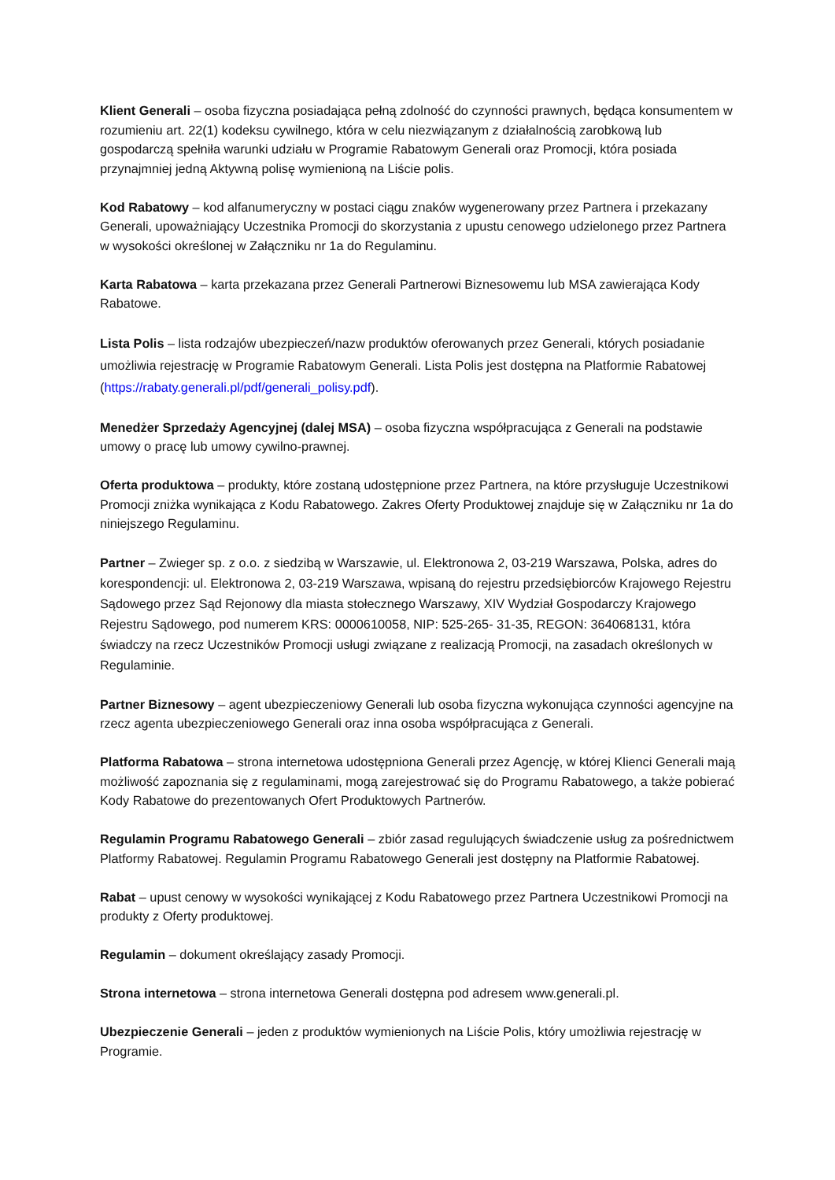Klient Generali – osoba fizyczna posiadająca pełną zdolność do czynności prawnych, będąca konsumentem w rozumieniu art. 22(1) kodeksu cywilnego, która w celu niezwiązanym z działalnością zarobkową lub gospodarczą spełniła warunki udziału w Programie Rabatowym Generali oraz Promocji, która posiada przynajmniej jedną Aktywną polisę wymienioną na Liście polis.
Kod Rabatowy – kod alfanumeryczny w postaci ciągu znaków wygenerowany przez Partnera i przekazany Generali, upoważniający Uczestnika Promocji do skorzystania z upustu cenowego udzielonego przez Partnera w wysokości określonej w Załączniku nr 1a do Regulaminu.
Karta Rabatowa – karta przekazana przez Generali Partnerowi Biznesowemu lub MSA zawierająca Kody Rabatowe.
Lista Polis – lista rodzajów ubezpieczeń/nazw produktów oferowanych przez Generali, których posiadanie umożliwia rejestrację w Programie Rabatowym Generali. Lista Polis jest dostępna na Platformie Rabatowej (https://rabaty.generali.pl/pdf/generali_polisy.pdf).
Menedżer Sprzedaży Agencyjnej (dalej MSA) – osoba fizyczna współpracująca z Generali na podstawie umowy o pracę lub umowy cywilno-prawnej.
Oferta produktowa – produkty, które zostaną udostępnione przez Partnera, na które przysługuje Uczestnikowi Promocji zniżka wynikająca z Kodu Rabatowego. Zakres Oferty Produktowej znajduje się w Załączniku nr 1a do niniejszego Regulaminu.
Partner – Zwieger sp. z o.o. z siedzibą w Warszawie, ul. Elektronowa 2, 03-219 Warszawa, Polska, adres do korespondencji: ul. Elektronowa 2, 03-219 Warszawa, wpisaną do rejestru przedsiębiorców Krajowego Rejestru Sądowego przez Sąd Rejonowy dla miasta stołecznego Warszawy, XIV Wydział Gospodarczy Krajowego Rejestru Sądowego, pod numerem KRS: 0000610058, NIP: 525-265- 31-35, REGON: 364068131, która świadczy na rzecz Uczestników Promocji usługi związane z realizacją Promocji, na zasadach określonych w Regulaminie.
Partner Biznesowy – agent ubezpieczeniowy Generali lub osoba fizyczna wykonująca czynności agencyjne na rzecz agenta ubezpieczeniowego Generali oraz inna osoba współpracująca z Generali.
Platforma Rabatowa – strona internetowa udostępniona Generali przez Agencję, w której Klienci Generali mają możliwość zapoznania się z regulaminami, mogą zarejestrować się do Programu Rabatowego, a także pobierać Kody Rabatowe do prezentowanych Ofert Produktowych Partnerów.
Regulamin Programu Rabatowego Generali – zbiór zasad regulujących świadczenie usług za pośrednictwem Platformy Rabatowej. Regulamin Programu Rabatowego Generali jest dostępny na Platformie Rabatowej.
Rabat – upust cenowy w wysokości wynikającej z Kodu Rabatowego przez Partnera Uczestnikowi Promocji na produkty z Oferty produktowej.
Regulamin – dokument określający zasady Promocji.
Strona internetowa – strona internetowa Generali dostępna pod adresem www.generali.pl.
Ubezpieczenie Generali – jeden z produktów wymienionych na Liście Polis, który umożliwia rejestrację w Programie.